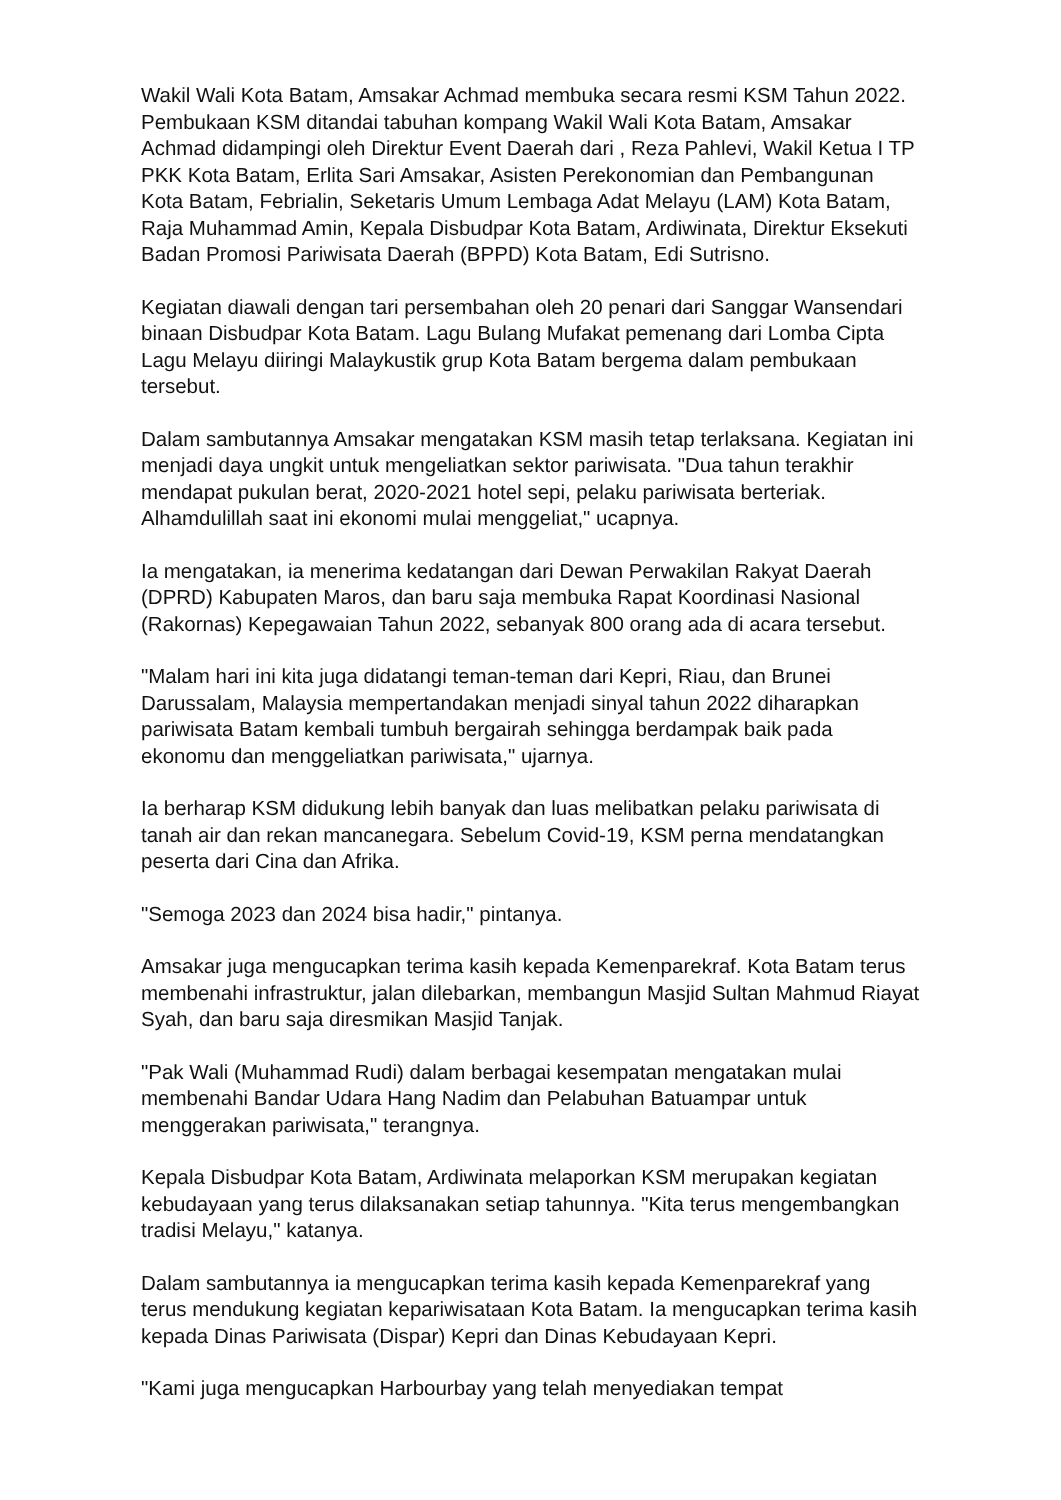Wakil Wali Kota Batam, Amsakar Achmad membuka secara resmi KSM Tahun 2022. Pembukaan KSM ditandai tabuhan kompang Wakil Wali Kota Batam, Amsakar Achmad didampingi oleh Direktur Event Daerah dari , Reza Pahlevi, Wakil Ketua I TP PKK Kota Batam, Erlita Sari Amsakar, Asisten Perekonomian dan Pembangunan Kota Batam, Febrialin, Seketaris Umum Lembaga Adat Melayu (LAM) Kota Batam, Raja Muhammad Amin, Kepala Disbudpar Kota Batam, Ardiwinata, Direktur Eksekuti Badan Promosi Pariwisata Daerah (BPPD) Kota Batam, Edi Sutrisno.
Kegiatan diawali dengan tari persembahan oleh 20 penari dari Sanggar Wansendari binaan Disbudpar Kota Batam. Lagu Bulang Mufakat pemenang dari Lomba Cipta Lagu Melayu diiringi Malaykustik grup Kota Batam bergema dalam pembukaan tersebut.
Dalam sambutannya Amsakar mengatakan KSM masih tetap terlaksana. Kegiatan ini menjadi daya ungkit untuk mengeliatkan sektor pariwisata. "Dua tahun terakhir mendapat pukulan berat, 2020-2021 hotel sepi, pelaku pariwisata berteriak. Alhamdulillah saat ini ekonomi mulai menggeliat," ucapnya.
Ia mengatakan, ia menerima kedatangan dari Dewan Perwakilan Rakyat Daerah (DPRD) Kabupaten Maros, dan baru saja membuka Rapat Koordinasi Nasional (Rakornas) Kepegawaian Tahun 2022, sebanyak 800 orang ada di acara tersebut.
"Malam hari ini kita juga didatangi teman-teman dari Kepri, Riau, dan Brunei Darussalam, Malaysia mempertandakan menjadi sinyal tahun 2022 diharapkan pariwisata Batam kembali tumbuh bergairah sehingga berdampak baik pada ekonomu dan menggeliatkan pariwisata," ujarnya.
Ia berharap KSM didukung lebih banyak dan luas melibatkan pelaku pariwisata di tanah air dan rekan mancanegara. Sebelum Covid-19, KSM perna mendatangkan peserta dari Cina dan Afrika.
"Semoga 2023 dan 2024 bisa hadir," pintanya.
Amsakar juga mengucapkan terima kasih kepada Kemenparekraf. Kota Batam terus membenahi infrastruktur, jalan dilebarkan, membangun Masjid Sultan Mahmud Riayat Syah, dan baru saja diresmikan Masjid Tanjak.
"Pak Wali (Muhammad Rudi) dalam berbagai kesempatan mengatakan mulai membenahi Bandar Udara Hang Nadim dan Pelabuhan Batuampar untuk menggerakan pariwisata," terangnya.
Kepala Disbudpar Kota Batam, Ardiwinata melaporkan KSM merupakan kegiatan kebudayaan yang terus dilaksanakan setiap tahunnya. "Kita terus mengembangkan tradisi Melayu," katanya.
Dalam sambutannya ia mengucapkan terima kasih kepada Kemenparekraf yang terus mendukung kegiatan kepariwisataan Kota Batam. Ia mengucapkan terima kasih kepada Dinas Pariwisata (Dispar) Kepri dan Dinas Kebudayaan Kepri.
"Kami juga mengucapkan Harbourbay yang telah menyediakan tempat